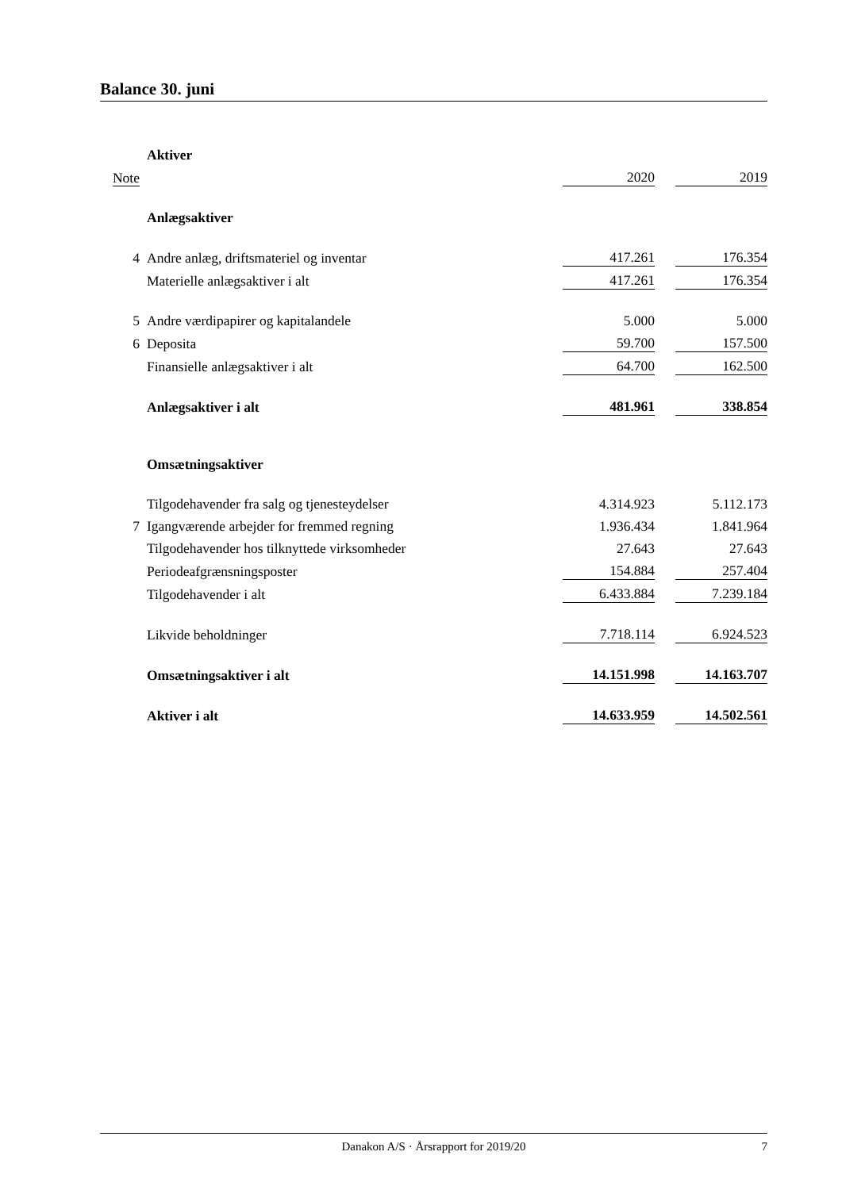Balance 30. juni
| | Aktiver | | | |
| Note | | 2020 | | 2019 |
| | Anlægsaktiver | | | |
| 4 | Andre anlæg, driftsmateriel og inventar | 417.261 | | 176.354 |
| | Materielle anlægsaktiver i alt | 417.261 | | 176.354 |
| 5 | Andre værdipapirer og kapitalandele | 5.000 | | 5.000 |
| 6 | Deposita | 59.700 | | 157.500 |
| | Finansielle anlægsaktiver i alt | 64.700 | | 162.500 |
| | Anlægsaktiver i alt | 481.961 | | 338.854 |
| | Omsætningsaktiver | | | |
| | Tilgodehavender fra salg og tjenesteydelser | 4.314.923 | | 5.112.173 |
| 7 | Igangværende arbejder for fremmed regning | 1.936.434 | | 1.841.964 |
| | Tilgodehavender hos tilknyttede virksomheder | 27.643 | | 27.643 |
| | Periodeafgrænsningsposter | 154.884 | | 257.404 |
| | Tilgodehavender i alt | 6.433.884 | | 7.239.184 |
| | Likvide beholdninger | 7.718.114 | | 6.924.523 |
| | Omsætningsaktiver i alt | 14.151.998 | | 14.163.707 |
| | Aktiver i alt | 14.633.959 | | 14.502.561 |
Danakon A/S · Årsrapport for 2019/20
7